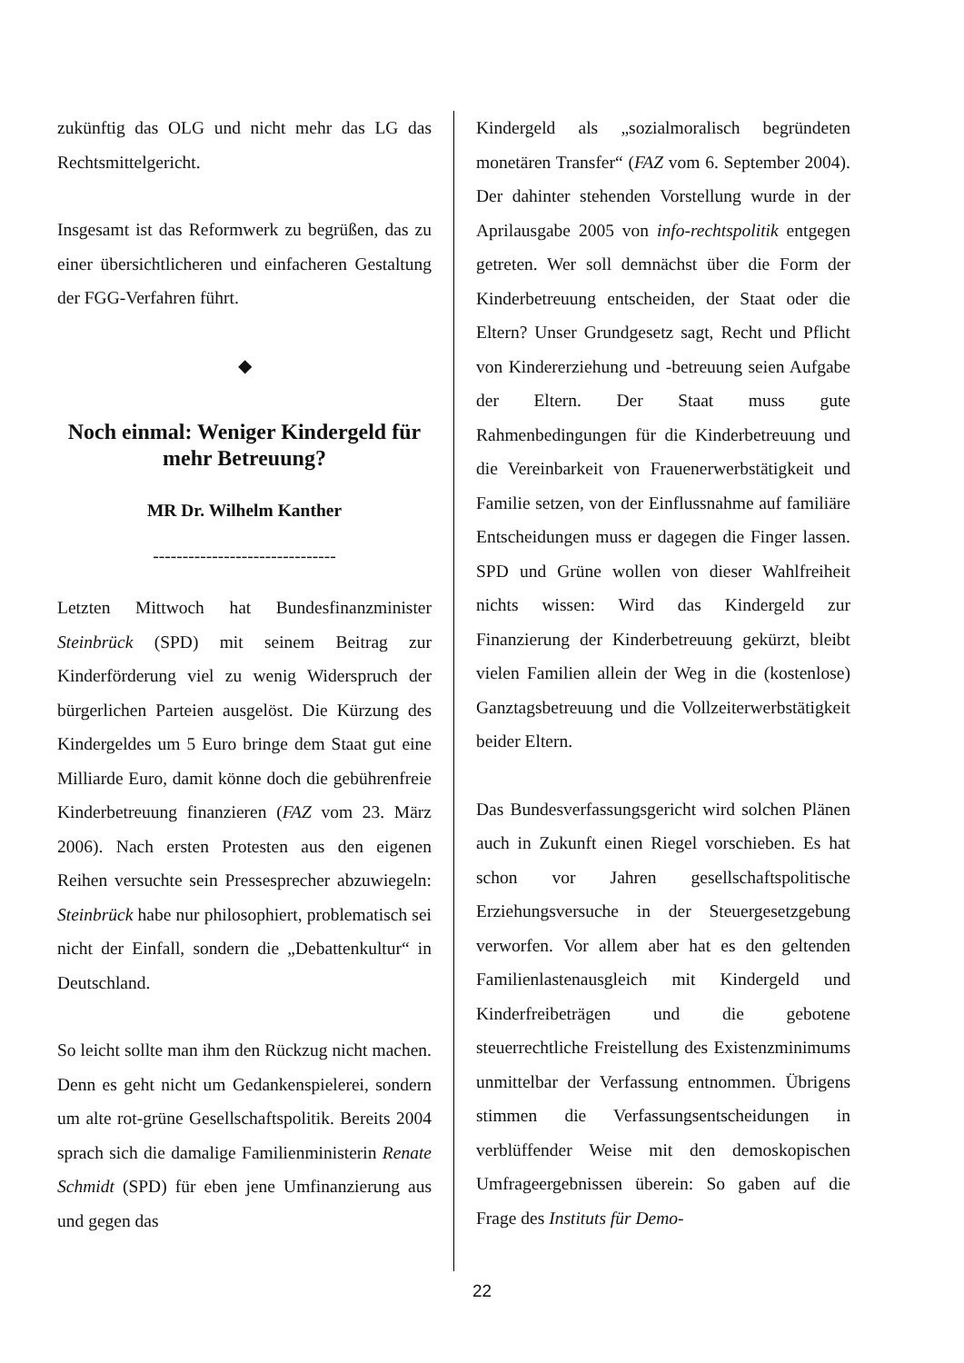zukünftig das OLG und nicht mehr das LG das Rechtsmittelgericht.
Insgesamt ist das Reformwerk zu begrüßen, das zu einer übersichtlicheren und einfacheren Gestaltung der FGG-Verfahren führt.
◆
Noch einmal: Weniger Kindergeld für mehr Betreuung?
MR Dr. Wilhelm Kanther
-------------------------------
Letzten Mittwoch hat Bundesfinanzminister Steinbrück (SPD) mit seinem Beitrag zur Kinderförderung viel zu wenig Widerspruch der bürgerlichen Parteien ausgelöst. Die Kürzung des Kindergeldes um 5 Euro bringe dem Staat gut eine Milliarde Euro, damit könne doch die gebührenfreie Kinderbetreuung finanzieren (FAZ vom 23. März 2006). Nach ersten Protesten aus den eigenen Reihen versuchte sein Pressesprecher abzuwiegeln: Steinbrück habe nur philosophiert, problematisch sei nicht der Einfall, sondern die „Debattenkultur“ in Deutschland.
So leicht sollte man ihm den Rückzug nicht machen. Denn es geht nicht um Gedankenspielerei, sondern um alte rot-grüne Gesellschaftspolitik. Bereits 2004 sprach sich die damalige Familienministerin Renate Schmidt (SPD) für eben jene Umfinanzierung aus und gegen das
Kindergeld als „sozialmoralisch begründeten monetären Transfer“ (FAZ vom 6. September 2004). Der dahinter stehenden Vorstellung wurde in der Aprilausgabe 2005 von info-rechtspolitik entgegen getreten. Wer soll demnächst über die Form der Kinderbetreuung entscheiden, der Staat oder die Eltern? Unser Grundgesetz sagt, Recht und Pflicht von Kindererziehung und -betreuung seien Aufgabe der Eltern. Der Staat muss gute Rahmenbedingungen für die Kinderbetreuung und die Vereinbarkeit von Frauenerwerbstätigkeit und Familie setzen, von der Einflussnahme auf familiäre Entscheidungen muss er dagegen die Finger lassen. SPD und Grüne wollen von dieser Wahlfreiheit nichts wissen: Wird das Kindergeld zur Finanzierung der Kinderbetreuung gekürzt, bleibt vielen Familien allein der Weg in die (kostenlose) Ganztagsbetreuung und die Vollzeiterwerbstätigkeit beider Eltern.
Das Bundesverfassungsgericht wird solchen Plänen auch in Zukunft einen Riegel vorschieben. Es hat schon vor Jahren gesellschaftspolitische Erziehungsversuche in der Steuergesetzgebung verworfen. Vor allem aber hat es den geltenden Familienlastenausgleich mit Kindergeld und Kinderfreibeträgen und die gebotene steuerrechtliche Freistellung des Existenzminimums unmittelbar der Verfassung entnommen. Übrigens stimmen die Verfassungsentscheidungen in verblüffender Weise mit den demoskopischen Umfrageergebnissen überein: So gaben auf die Frage des Instituts für Demo-
22